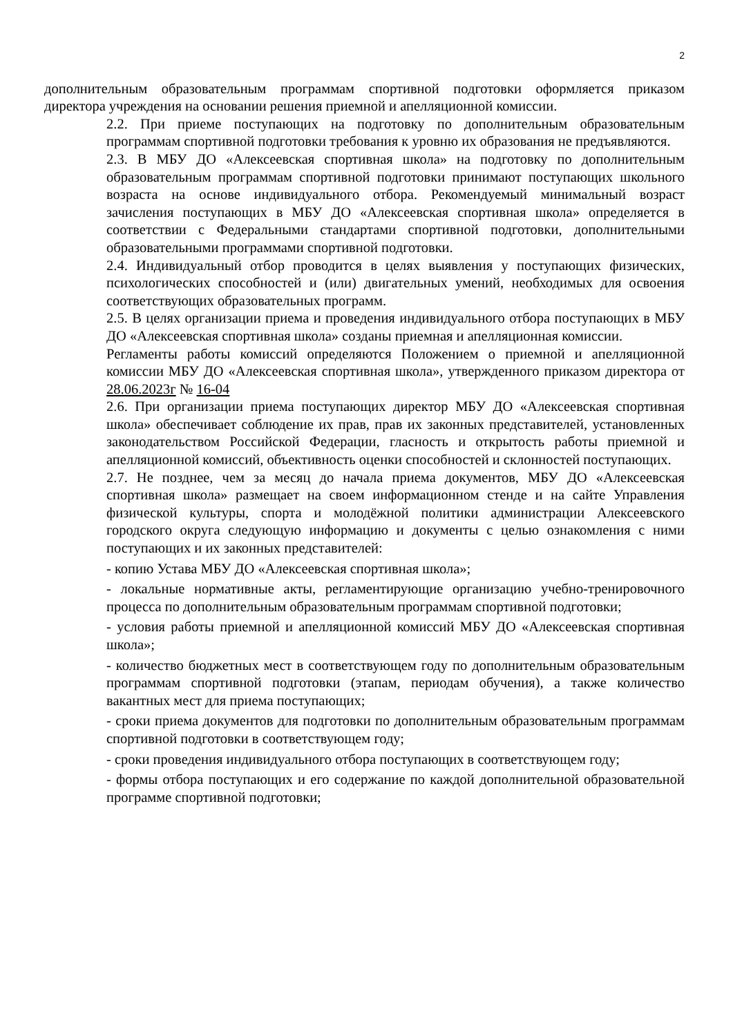2
дополнительным образовательным программам спортивной подготовки оформляется приказом директора учреждения на основании решения приемной и апелляционной комиссии.
2.2. При приеме поступающих на подготовку по дополнительным образовательным программам спортивной подготовки требования к уровню их образования не предъявляются.
2.3. В МБУ ДО «Алексеевская спортивная школа» на подготовку по дополнительным образовательным программам спортивной подготовки принимают поступающих школьного возраста на основе индивидуального отбора. Рекомендуемый минимальный возраст зачисления поступающих в МБУ ДО «Алексеевская спортивная школа» определяется в соответствии с Федеральными стандартами спортивной подготовки, дополнительными образовательными программами спортивной подготовки.
2.4. Индивидуальный отбор проводится в целях выявления у поступающих физических, психологических способностей и (или) двигательных умений, необходимых для освоения соответствующих образовательных программ.
2.5. В целях организации приема и проведения индивидуального отбора поступающих в МБУ ДО «Алексеевская спортивная школа» созданы приемная и апелляционная комиссии.
Регламенты работы комиссий определяются Положением о приемной и апелляционной комиссии МБУ ДО «Алексеевская спортивная школа», утвержденного приказом директора от 28.06.2023г № 16-04
2.6. При организации приема поступающих директор МБУ ДО «Алексеевская спортивная школа» обеспечивает соблюдение их прав, прав их законных представителей, установленных законодательством Российской Федерации, гласность и открытость работы приемной и апелляционной комиссий, объективность оценки способностей и склонностей поступающих.
2.7. Не позднее, чем за месяц до начала приема документов, МБУ ДО «Алексеевская спортивная школа» размещает на своем информационном стенде и на сайте Управления физической культуры, спорта и молодёжной политики администрации Алексеевского городского округа следующую информацию и документы с целью ознакомления с ними поступающих и их законных представителей:
- копию Устава МБУ ДО «Алексеевская спортивная школа»;
- локальные нормативные акты, регламентирующие организацию учебно-тренировочного процесса по дополнительным образовательным программам спортивной подготовки;
- условия работы приемной и апелляционной комиссий МБУ ДО «Алексеевская спортивная школа»;
- количество бюджетных мест в соответствующем году по дополнительным образовательным программам спортивной подготовки (этапам, периодам обучения), а также количество вакантных мест для приема поступающих;
- сроки приема документов для подготовки по дополнительным образовательным программам спортивной подготовки в соответствующем году;
- сроки проведения индивидуального отбора поступающих в соответствующем году;
- формы отбора поступающих и его содержание по каждой дополнительной образовательной программе спортивной подготовки;